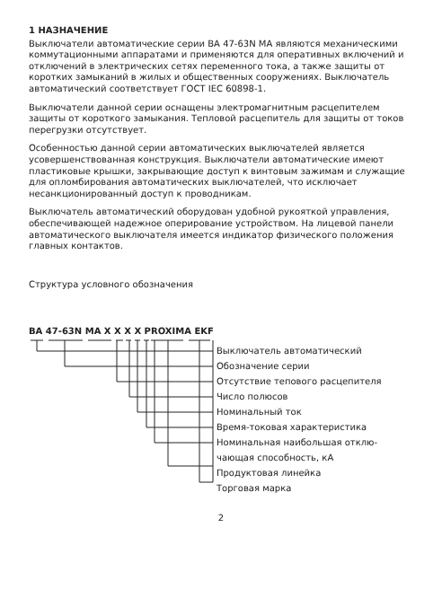1 НАЗНАЧЕНИЕ
Выключатели автоматические серии ВА 47-63N MA являются механическими коммутационными аппаратами и применяются для оперативных включений и отключений в электрических сетях переменного тока, а также защиты от коротких замыканий в жилых и общественных сооружениях. Выключатель автоматический соответствует ГОСТ IEC 60898-1.
Выключатели данной серии оснащены электромагнитным расцепителем защиты от короткого замыкания. Тепловой расцепитель для защиты от токов перегрузки отсутствует.
Особенностью данной серии автоматических выключателей является усовершенствованная конструкция. Выключатели автоматические имеют пластиковые крышки, закрывающие доступ к винтовым зажимам и служащие для опломбирования автоматических выключателей, что исключает несанкционированный доступ к проводникам.
Выключатель автоматический оборудован удобной рукояткой управления, обеспечивающей надежное оперирование устройством. На лицевой панели автоматического выключателя имеется индикатор физического положения главных контактов.
Структура условного обозначения
ВА 47-63N MA X X X X PROXIMA EKF
Выключатель автоматический
Обозначение серии
Отсутствие тепового расцепителя
Число полюсов
Номинальный ток
Время-токовая характеристика
Номинальная наибольшая отклю-
чающая способность, кА
Продуктовая линейка
Торговая марка
2